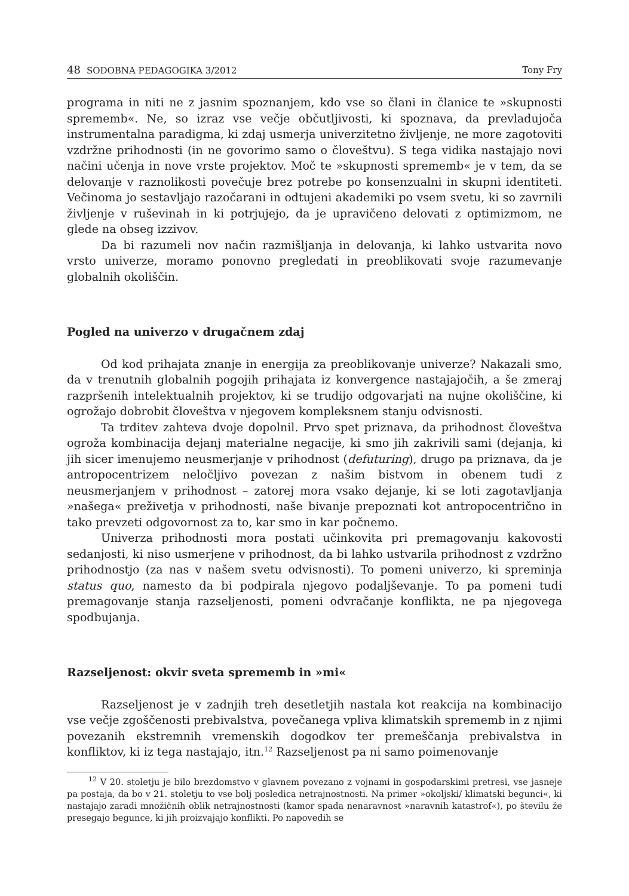48 SODOBNA PEDAGOGIKA 3/2012 Tony Fry
programa in niti ne z jasnim spoznanjem, kdo vse so člani in članice te »skupnosti sprememb«. Ne, so izraz vse večje občutljivosti, ki spoznava, da prevladujoča instrumentalna paradigma, ki zdaj usmerja univerzitetno življenje, ne more zagotoviti vzdržne prihodnosti (in ne govorimo samo o človeštvu). S tega vidika nastajajo novi načini učenja in nove vrste projektov. Moč te »skupnosti sprememb« je v tem, da se delovanje v raznolikosti povečuje brez potrebe po konsenzualni in skupni identiteti. Večinoma jo sestavljajo razočarani in odtujeni akademiki po vsem svetu, ki so zavrnili življenje v ruševinah in ki potrjujejo, da je upravičeno delovati z optimizmom, ne glede na obseg izzivov.
Da bi razumeli nov način razmišljanja in delovanja, ki lahko ustvarita novo vrsto univerze, moramo ponovno pregledati in preoblikovati svoje razumevanje globalnih okoliščin.
Pogled na univerzo v drugačnem zdaj
Od kod prihajata znanje in energija za preoblikovanje univerze? Nakazali smo, da v trenutnih globalnih pogojih prihajata iz konvergence nastajajočih, a še zmeraj razpršenih intelektualnih projektov, ki se trudijo odgovarjati na nujne okoliščine, ki ogrožajo dobrobit človeštva v njegovem kompleksnem stanju odvisnosti.
Ta trditev zahteva dvoje dopolnil. Prvo spet priznava, da prihodnost človeštva ogroža kombinacija dejanj materialne negacije, ki smo jih zakrivili sami (dejanja, ki jih sicer imenujemo neusmerjanje v prihodnost (defuturing), drugo pa priznava, da je antropocentrizem neločljivo povezan z našim bistvom in obenem tudi z neusmerjanjem v prihodnost – zatorej mora vsako dejanje, ki se loti zagotavljanja »našega« preživetja v prihodnosti, naše bivanje prepoznati kot antropocentrično in tako prevzeti odgovornost za to, kar smo in kar počnemo.
Univerza prihodnosti mora postati učinkovita pri premagovanju kakovosti sedanjosti, ki niso usmerjene v prihodnost, da bi lahko ustvarila prihodnost z vzdržno prihodnostjo (za nas v našem svetu odvisnosti). To pomeni univerzo, ki spreminja status quo, namesto da bi podpirala njegovo podaljševanje. To pa pomeni tudi premagovanje stanja razseljenosti, pomeni odvračanje konflikta, ne pa njegovega spodbujanja.
Razseljenost: okvir sveta sprememb in »mi«
Razseljenost je v zadnjih treh desetletjih nastala kot reakcija na kombinacijo vse večje zgoščenosti prebivalstva, povečanega vpliva klimatskih sprememb in z njimi povezanih ekstremnih vremenskih dogodkov ter premeščanja prebivalstva in konfliktov, ki iz tega nastajajo, itn.<sup>12</sup> Razseljenost pa ni samo poimenovanje
<sup>12</sup> V 20. stoletju je bilo brezdomstvo v glavnem povezano z vojnami in gospodarskimi pretresi, vse jasneje pa postaja, da bo v 21. stoletju to vse bolj posledica netrajnostnosti. Na primer »okoljski/ klimatski begunci«, ki nastajajo zaradi množičnih oblik netrajnostnosti (kamor spada nenaravnost »naravnih katastrof«), po številu že presegajo begunce, ki jih proizvajajo konflikti. Po napovedih se